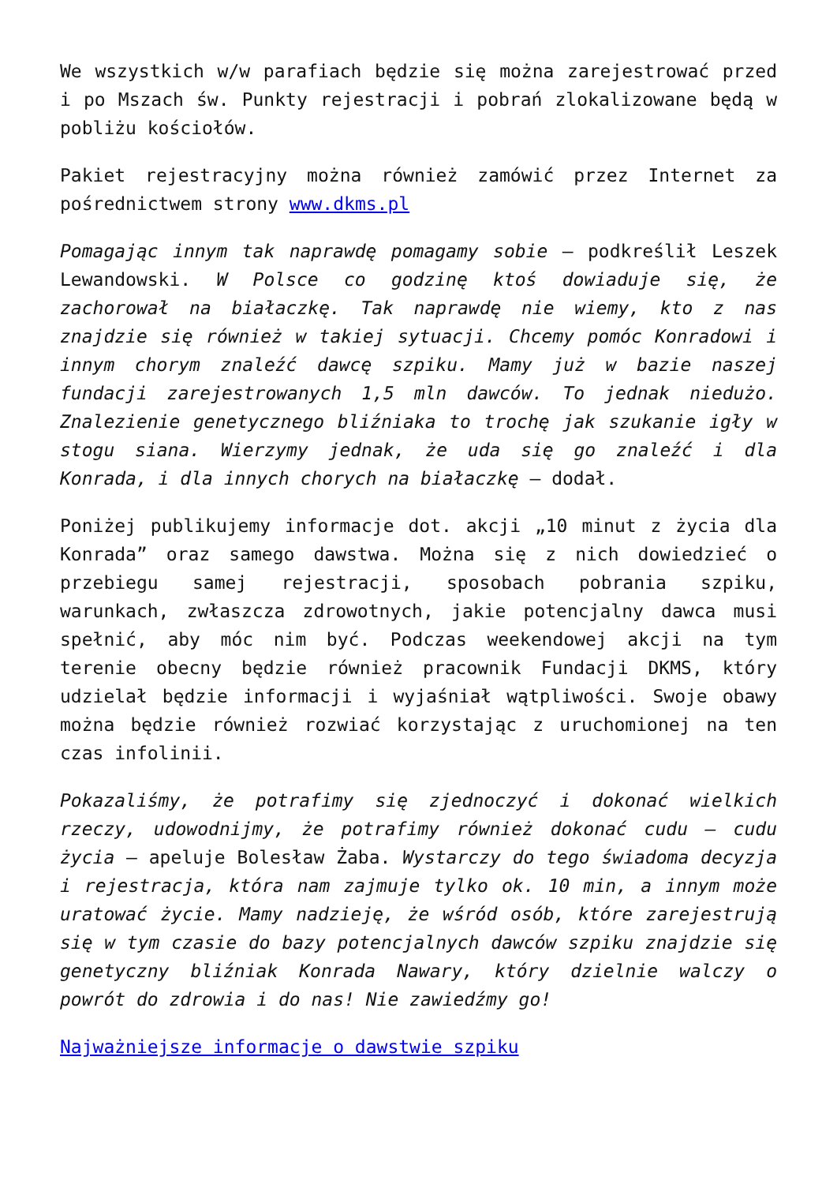We wszystkich w/w parafiach będzie się można zarejestrować przed i po Mszach św. Punkty rejestracji i pobrań zlokalizowane będą w pobliżu kościołów.
Pakiet rejestracyjny można również zamówić przez Internet za pośrednictwem strony www.dkms.pl
Pomagając innym tak naprawdę pomagamy sobie – podkreślił Leszek Lewandowski. W Polsce co godzinę ktoś dowiaduje się, że zachorował na białaczkę. Tak naprawdę nie wiemy, kto z nas znajdzie się również w takiej sytuacji. Chcemy pomóc Konradowi i innym chorym znaleźć dawcę szpiku. Mamy już w bazie naszej fundacji zarejestrowanych 1,5 mln dawców. To jednak niedużo. Znalezienie genetycznego bliźniaka to trochę jak szukanie igły w stogu siana. Wierzymy jednak, że uda się go znaleźć i dla Konrada, i dla innych chorych na białaczkę – dodał.
Poniżej publikujemy informacje dot. akcji „10 minut z życia dla Konrada” oraz samego dawstwa. Można się z nich dowiedzieć o przebiegu samej rejestracji, sposobach pobrania szpiku, warunkach, zwłaszcza zdrowotnych, jakie potencjalny dawca musi spełnić, aby móc nim być. Podczas weekendowej akcji na tym terenie obecny będzie również pracownik Fundacji DKMS, który udzielał będzie informacji i wyjaśniał wątpliwości. Swoje obawy można będzie również rozwiać korzystając z uruchomionej na ten czas infolinii.
Pokazaliśmy, że potrafimy się zjednoczyć i dokonać wielkich rzeczy, udowodnijmy, że potrafimy również dokonać cudu – cudu życia – apeluje Bolesław Żaba. Wystarczy do tego świadoma decyzja i rejestracja, która nam zajmuje tylko ok. 10 min, a innym może uratować życie. Mamy nadzieję, że wśród osób, które zarejestrują się w tym czasie do bazy potencjalnych dawców szpiku znajdzie się genetyczny bliźniak Konrada Nawary, który dzielnie walczy o powrót do zdrowia i do nas! Nie zawiedźmy go!
Najważniejsze informacje o dawstwie szpiku